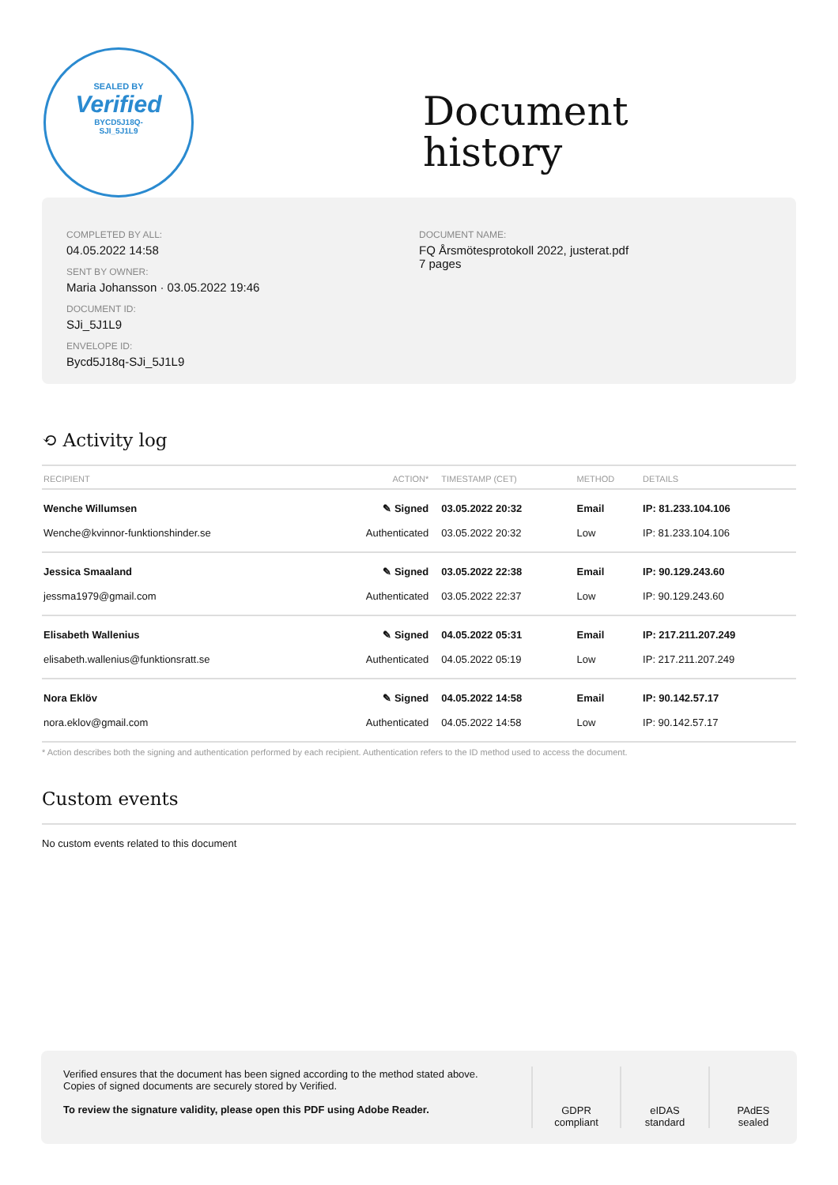SEALED BY
Verified
BYCD5J18Q-
SJI_5J1L9
Document
history
COMPLETED BY ALL:
04.05.2022 14:58
SENT BY OWNER:
Maria Johansson · 03.05.2022 19:46
DOCUMENT ID:
SJi_5J1L9
ENVELOPE ID:
Bycd5J18q-SJi_5J1L9
DOCUMENT NAME:
FQ Årsmötesprotokoll 2022, justerat.pdf
7 pages
⟲ Activity log
| RECIPIENT | ACTION* | TIMESTAMP (CET) | METHOD | DETAILS |
| --- | --- | --- | --- | --- |
| Wenche Willumsen | ✎ Signed | 03.05.2022 20:32 | Email | IP: 81.233.104.106 |
| Wenche@kvinnor-funktionshinder.se | Authenticated | 03.05.2022 20:32 | Low | IP: 81.233.104.106 |
| Jessica Smaaland | ✎ Signed | 03.05.2022 22:38 | Email | IP: 90.129.243.60 |
| jessma1979@gmail.com | Authenticated | 03.05.2022 22:37 | Low | IP: 90.129.243.60 |
| Elisabeth Wallenius | ✎ Signed | 04.05.2022 05:31 | Email | IP: 217.211.207.249 |
| elisabeth.wallenius@funktionsratt.se | Authenticated | 04.05.2022 05:19 | Low | IP: 217.211.207.249 |
| Nora Eklöv | ✎ Signed | 04.05.2022 14:58 | Email | IP: 90.142.57.17 |
| nora.eklov@gmail.com | Authenticated | 04.05.2022 14:58 | Low | IP: 90.142.57.17 |
* Action describes both the signing and authentication performed by each recipient. Authentication refers to the ID method used to access the document.
Custom events
No custom events related to this document
Verified ensures that the document has been signed according to the method stated above.
Copies of signed documents are securely stored by Verified.
To review the signature validity, please open this PDF using Adobe Reader.
GDPR
compliant
eIDAS
standard
PAdES
sealed